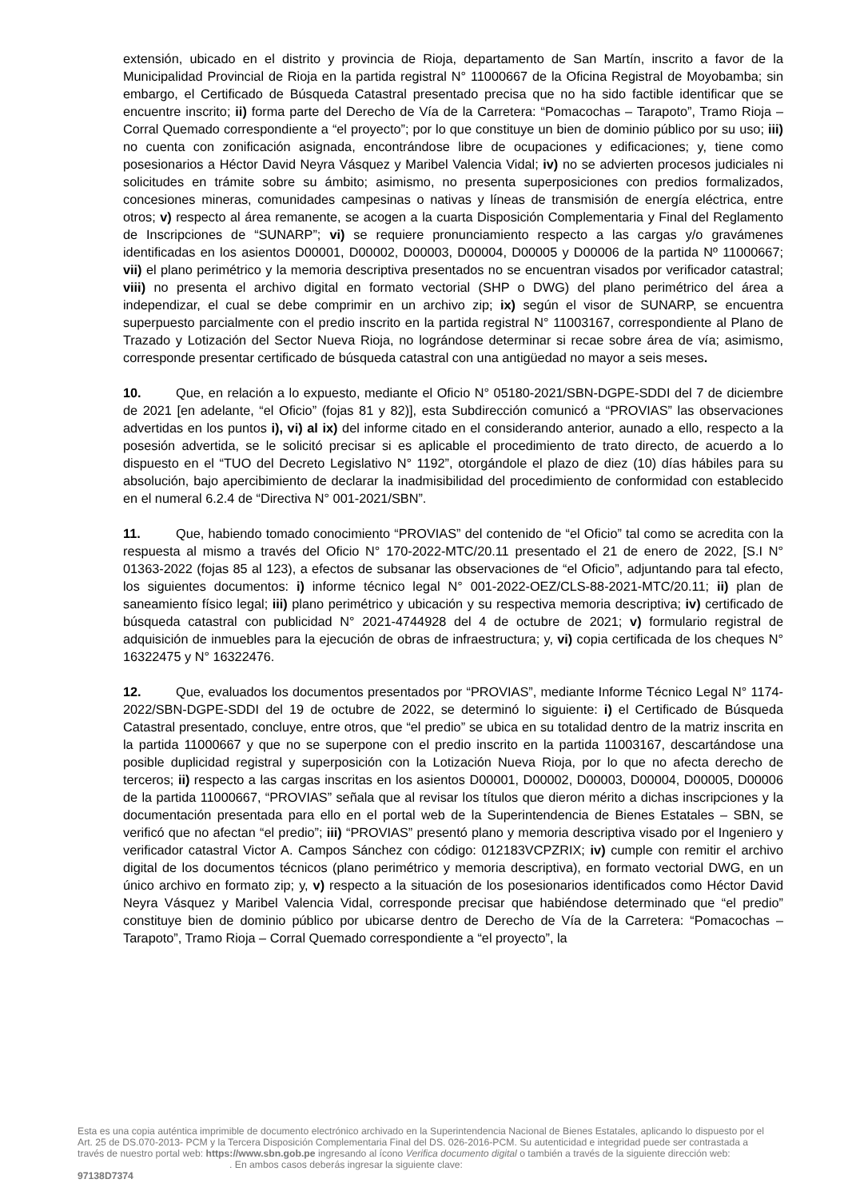extensión, ubicado en el distrito y provincia de Rioja, departamento de San Martín, inscrito a favor de la Municipalidad Provincial de Rioja en la partida registral N° 11000667 de la Oficina Registral de Moyobamba; sin embargo, el Certificado de Búsqueda Catastral presentado precisa que no ha sido factible identificar que se encuentre inscrito; ii) forma parte del Derecho de Vía de la Carretera: “Pomacochas – Tarapoto”, Tramo Rioja – Corral Quemado correspondiente a “el proyecto”; por lo que constituye un bien de dominio público por su uso; iii) no cuenta con zonificación asignada, encontrándose libre de ocupaciones y edificaciones; y, tiene como posesionarios a Héctor David Neyra Vásquez y Maribel Valencia Vidal; iv) no se advierten procesos judiciales ni solicitudes en trámite sobre su ámbito; asimismo, no presenta superposiciones con predios formalizados, concesiones mineras, comunidades campesinas o nativas y líneas de transmisión de energía eléctrica, entre otros; v) respecto al área remanente, se acogen a la cuarta Disposición Complementaria y Final del Reglamento de Inscripciones de “SUNARP”; vi) se requiere pronunciamiento respecto a las cargas y/o gravámenes identificadas en los asientos D00001, D00002, D00003, D00004, D00005 y D00006 de la partida Nº 11000667; vii) el plano perimétrico y la memoria descriptiva presentados no se encuentran visados por verificador catastral; viii) no presenta el archivo digital en formato vectorial (SHP o DWG) del plano perimétrico del área a independizar, el cual se debe comprimir en un archivo zip; ix) según el visor de SUNARP, se encuentra superpuesto parcialmente con el predio inscrito en la partida registral N° 11003167, correspondiente al Plano de Trazado y Lotización del Sector Nueva Rioja, no lográndose determinar si recae sobre área de vía; asimismo, corresponde presentar certificado de búsqueda catastral con una antigüedad no mayor a seis meses.
10. Que, en relación a lo expuesto, mediante el Oficio N° 05180-2021/SBN-DGPE-SDDI del 7 de diciembre de 2021 [en adelante, “el Oficio” (fojas 81 y 82)], esta Subdirección comunicó a “PROVIAS” las observaciones advertidas en los puntos i), vi) al ix) del informe citado en el considerando anterior, aunado a ello, respecto a la posesión advertida, se le solicitó precisar si es aplicable el procedimiento de trato directo, de acuerdo a lo dispuesto en el “TUO del Decreto Legislativo N° 1192”, otorgándole el plazo de diez (10) días hábiles para su absolución, bajo apercibimiento de declarar la inadmisibilidad del procedimiento de conformidad con establecido en el numeral 6.2.4 de “Directiva N° 001-2021/SBN”.
11. Que, habiendo tomado conocimiento “PROVIAS” del contenido de “el Oficio” tal como se acredita con la respuesta al mismo a través del Oficio N° 170-2022-MTC/20.11 presentado el 21 de enero de 2022, [S.I N° 01363-2022 (fojas 85 al 123), a efectos de subsanar las observaciones de “el Oficio”, adjuntando para tal efecto, los siguientes documentos: i) informe técnico legal N° 001-2022-OEZ/CLS-88-2021-MTC/20.11; ii) plan de saneamiento físico legal; iii) plano perimétrico y ubicación y su respectiva memoria descriptiva; iv) certificado de búsqueda catastral con publicidad N° 2021-4744928 del 4 de octubre de 2021; v) formulario registral de adquisición de inmuebles para la ejecución de obras de infraestructura; y, vi) copia certificada de los cheques N° 16322475 y N° 16322476.
12. Que, evaluados los documentos presentados por “PROVIAS”, mediante Informe Técnico Legal N° 1174-2022/SBN-DGPE-SDDI del 19 de octubre de 2022, se determinó lo siguiente: i) el Certificado de Búsqueda Catastral presentado, concluye, entre otros, que “el predio” se ubica en su totalidad dentro de la matriz inscrita en la partida 11000667 y que no se superpone con el predio inscrito en la partida 11003167, descartándose una posible duplicidad registral y superposición con la Lotización Nueva Rioja, por lo que no afecta derecho de terceros; ii) respecto a las cargas inscritas en los asientos D00001, D00002, D00003, D00004, D00005, D00006 de la partida 11000667, “PROVIAS” señala que al revisar los títulos que dieron mérito a dichas inscripciones y la documentación presentada para ello en el portal web de la Superintendencia de Bienes Estatales – SBN, se verificó que no afectan “el predio”; iii) “PROVIAS” presentó plano y memoria descriptiva visado por el Ingeniero y verificador catastral Victor A. Campos Sánchez con código: 012183VCPZRIX; iv) cumple con remitir el archivo digital de los documentos técnicos (plano perimétrico y memoria descriptiva), en formato vectorial DWG, en un único archivo en formato zip; y, v) respecto a la situación de los posesionarios identificados como Héctor David Neyra Vásquez y Maribel Valencia Vidal, corresponde precisar que habiéndose determinado que “el predio” constituye bien de dominio público por ubicarse dentro de Derecho de Vía de la Carretera: “Pomacochas – Tarapoto”, Tramo Rioja – Corral Quemado correspondiente a “el proyecto”, la
Esta es una copia auténtica imprimible de documento electrónico archivado en la Superintendencia Nacional de Bienes Estatales, aplicando lo dispuesto por el Art. 25 de DS.070-2013- PCM y la Tercera Disposición Complementaria Final del DS. 026-2016-PCM. Su autenticidad e integridad puede ser contrastada a través de nuestro portal web: https://www.sbn.gob.pe ingresando al ícono Verifica documento digital o también a través de la siguiente dirección web: . En ambos casos deberás ingresar la siguiente clave:
97138D7374